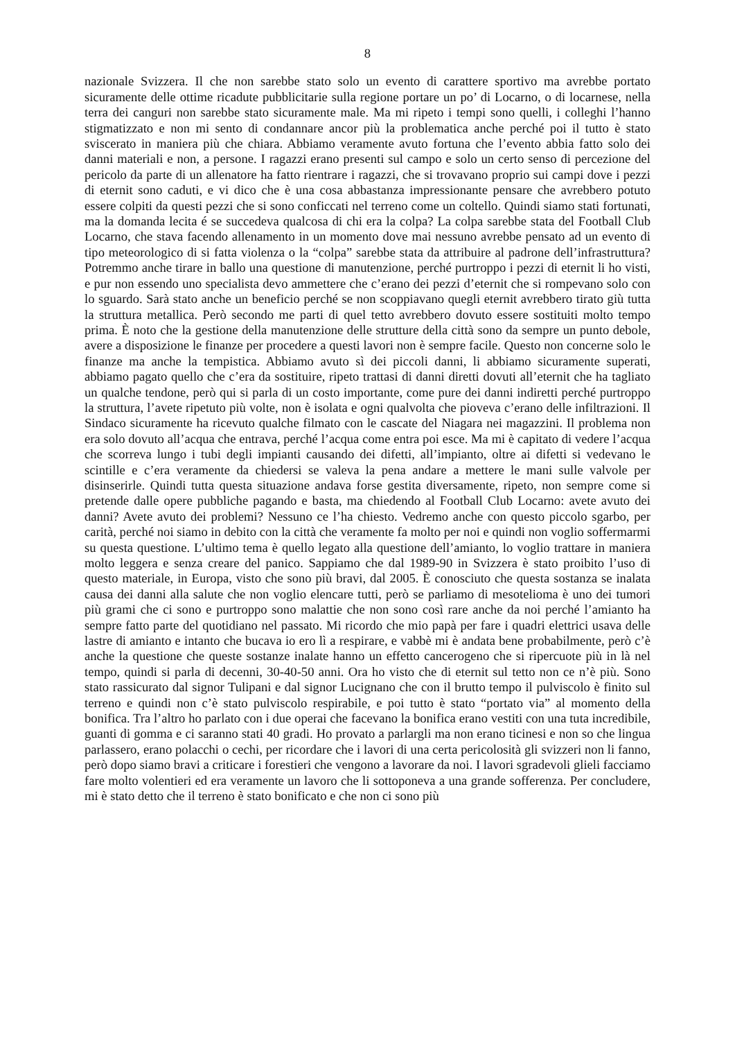8
nazionale Svizzera. Il che non sarebbe stato solo un evento di carattere sportivo ma avrebbe portato sicuramente delle ottime ricadute pubblicitarie sulla regione portare un po’ di Locarno, o di locarnese, nella terra dei canguri non sarebbe stato sicuramente male. Ma mi ripeto i tempi sono quelli, i colleghi l’hanno stigmatizzato e non mi sento di condannare ancor più la problematica anche perché poi il tutto è stato sviscerato in maniera più che chiara. Abbiamo veramente avuto fortuna che l’evento abbia fatto solo dei danni materiali e non, a persone. I ragazzi erano presenti sul campo e solo un certo senso di percezione del pericolo da parte di un allenatore ha fatto rientrare i ragazzi, che si trovavano proprio sui campi dove i pezzi di eternit sono caduti, e vi dico che è una cosa abbastanza impressionante pensare che avrebbero potuto essere colpiti da questi pezzi che si sono conficcati nel terreno come un coltello. Quindi siamo stati fortunati, ma la domanda lecita é se succedeva qualcosa di chi era la colpa? La colpa sarebbe stata del Football Club Locarno, che stava facendo allenamento in un momento dove mai nessuno avrebbe pensato ad un evento di tipo meteorologico di si fatta violenza o la “colpa” sarebbe stata da attribuire al padrone dell’infrastruttura? Potremmo anche tirare in ballo una questione di manutenzione, perché purtroppo i pezzi di eternit li ho visti, e pur non essendo uno specialista devo ammettere che c’erano dei pezzi d’eternit che si rompevano solo con lo sguardo. Sarà stato anche un beneficio perché se non scoppiavano quegli eternit avrebbero tirato giù tutta la struttura metallica. Però secondo me parti di quel tetto avrebbero dovuto essere sostituiti molto tempo prima. È noto che la gestione della manutenzione delle strutture della città sono da sempre un punto debole, avere a disposizione le finanze per procedere a questi lavori non è sempre facile. Questo non concerne solo le finanze ma anche la tempistica. Abbiamo avuto sì dei piccoli danni, li abbiamo sicuramente superati, abbiamo pagato quello che c’era da sostituire, ripeto trattasi di danni diretti dovuti all’eternit che ha tagliato un qualche tendone, però qui si parla di un costo importante, come pure dei danni indiretti perché purtroppo la struttura, l’avete ripetuto più volte, non è isolata e ogni qualvolta che pioveva c’erano delle infiltrazioni. Il Sindaco sicuramente ha ricevuto qualche filmato con le cascate del Niagara nei magazzini. Il problema non era solo dovuto all’acqua che entrava, perché l’acqua come entra poi esce. Ma mi è capitato di vedere l’acqua che scorreva lungo i tubi degli impianti causando dei difetti, all’impianto, oltre ai difetti si vedevano le scintille e c’era veramente da chiedersi se valeva la pena andare a mettere le mani sulle valvole per disinserirle. Quindi tutta questa situazione andava forse gestita diversamente, ripeto, non sempre come si pretende dalle opere pubbliche pagando e basta, ma chiedendo al Football Club Locarno: avete avuto dei danni? Avete avuto dei problemi? Nessuno ce l’ha chiesto. Vedremo anche con questo piccolo sgarbo, per carità, perché noi siamo in debito con la città che veramente fa molto per noi e quindi non voglio soffermarmi su questa questione. L’ultimo tema è quello legato alla questione dell’amianto, lo voglio trattare in maniera molto leggera e senza creare del panico. Sappiamo che dal 1989-90 in Svizzera è stato proibito l’uso di questo materiale, in Europa, visto che sono più bravi, dal 2005. È conosciuto che questa sostanza se inalata causa dei danni alla salute che non voglio elencare tutti, però se parliamo di mesotelioma è uno dei tumori più grami che ci sono e purtroppo sono malattie che non sono così rare anche da noi perché l’amianto ha sempre fatto parte del quotidiano nel passato. Mi ricordo che mio papà per fare i quadri elettrici usava delle lastre di amianto e intanto che bucava io ero lì a respirare, e vabbè mi è andata bene probabilmente, però c’è anche la questione che queste sostanze inalate hanno un effetto cancerogeno che si ripercuote più in là nel tempo, quindi si parla di decenni, 30-40-50 anni. Ora ho visto che di eternit sul tetto non ce n’è più. Sono stato rassicurato dal signor Tulipani e dal signor Lucignano che con il brutto tempo il pulviscolo è finito sul terreno e quindi non c’è stato pulviscolo respirabile, e poi tutto è stato “portato via” al momento della bonifica. Tra l’altro ho parlato con i due operai che facevano la bonifica erano vestiti con una tuta incredibile, guanti di gomma e ci saranno stati 40 gradi. Ho provato a parlargli ma non erano ticinesi e non so che lingua parlassero, erano polacchi o cechi, per ricordare che i lavori di una certa pericolosità gli svizzeri non li fanno, però dopo siamo bravi a criticare i forestieri che vengono a lavorare da noi. I lavori sgradevoli glieli facciamo fare molto volentieri ed era veramente un lavoro che li sottoponeva a una grande sofferenza. Per concludere, mi è stato detto che il terreno è stato bonificato e che non ci sono più